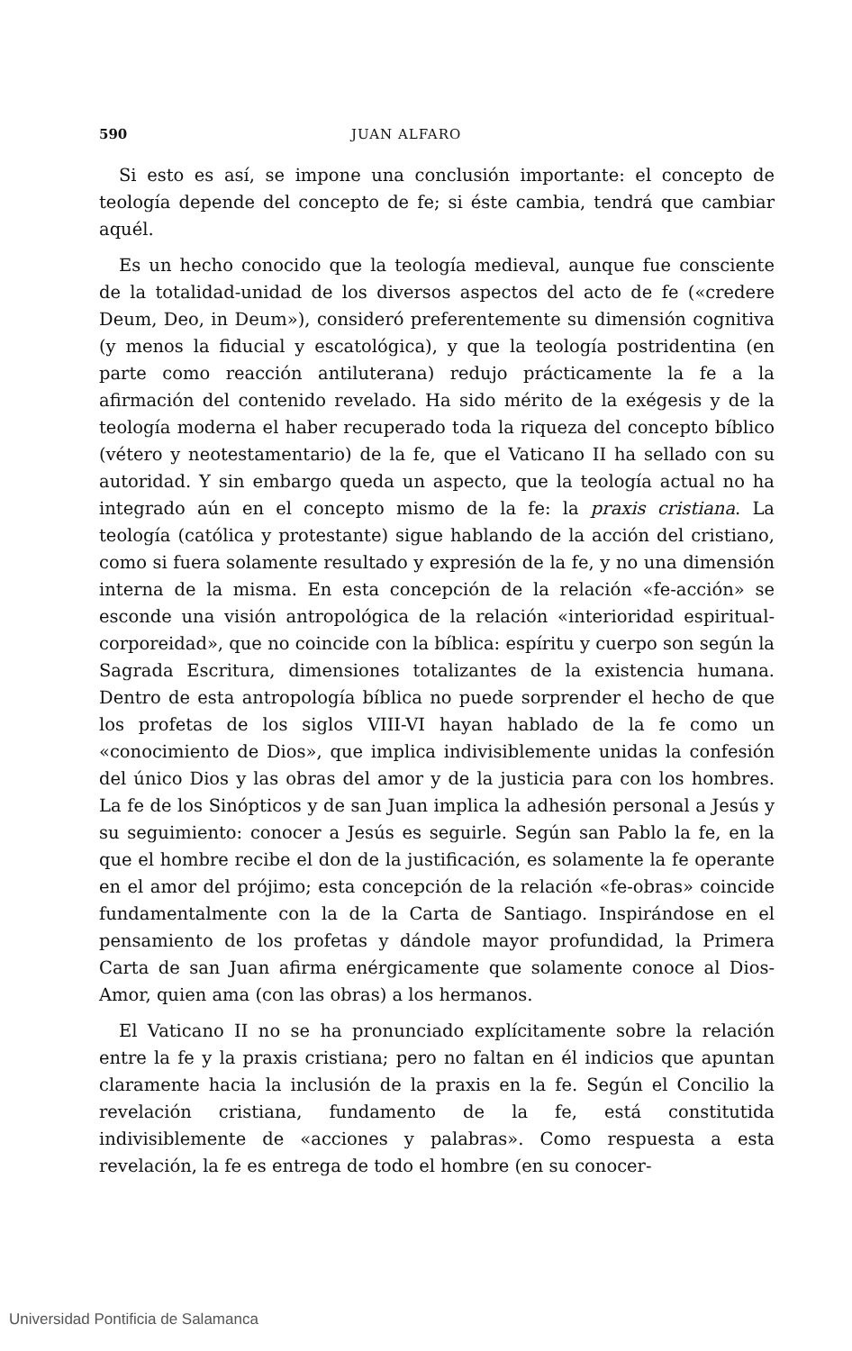590 JUAN ALFARO
Si esto es así, se impone una conclusión importante: el concepto de teología depende del concepto de fe; si éste cambia, tendrá que cambiar aquél.
Es un hecho conocido que la teología medieval, aunque fue consciente de la totalidad-unidad de los diversos aspectos del acto de fe («credere Deum, Deo, in Deum»), consideró preferentemente su dimensión cognitiva (y menos la fiducial y escatológica), y que la teología postridentina (en parte como reacción antiluterana) redujo prácticamente la fe a la afirmación del contenido revelado. Ha sido mérito de la exégesis y de la teología moderna el haber recuperado toda la riqueza del concepto bíblico (vétero y neotestamentario) de la fe, que el Vaticano II ha sellado con su autoridad. Y sin embargo queda un aspecto, que la teología actual no ha integrado aún en el concepto mismo de la fe: la praxis cristiana. La teología (católica y protestante) sigue hablando de la acción del cristiano, como si fuera solamente resultado y expresión de la fe, y no una dimensión interna de la misma. En esta concepción de la relación «fe-acción» se esconde una visión antropológica de la relación «interioridad espiritual-corporeidad», que no coincide con la bíblica: espíritu y cuerpo son según la Sagrada Escritura, dimensiones totalizantes de la existencia humana. Dentro de esta antropología bíblica no puede sorprender el hecho de que los profetas de los siglos VIII-VI hayan hablado de la fe como un «conocimiento de Dios», que implica indivisiblemente unidas la confesión del único Dios y las obras del amor y de la justicia para con los hombres. La fe de los Sinópticos y de san Juan implica la adhesión personal a Jesús y su seguimiento: conocer a Jesús es seguirle. Según san Pablo la fe, en la que el hombre recibe el don de la justificación, es solamente la fe operante en el amor del prójimo; esta concepción de la relación «fe-obras» coincide fundamentalmente con la de la Carta de Santiago. Inspirándose en el pensamiento de los profetas y dándole mayor profundidad, la Primera Carta de san Juan afirma enérgicamente que solamente conoce al Dios-Amor, quien ama (con las obras) a los hermanos.
El Vaticano II no se ha pronunciado explícitamente sobre la relación entre la fe y la praxis cristiana; pero no faltan en él indicios que apuntan claramente hacia la inclusión de la praxis en la fe. Según el Concilio la revelación cristiana, fundamento de la fe, está constitutida indivisiblemente de «acciones y palabras». Como respuesta a esta revelación, la fe es entrega de todo el hombre (en su conocer-
Universidad Pontificia de Salamanca